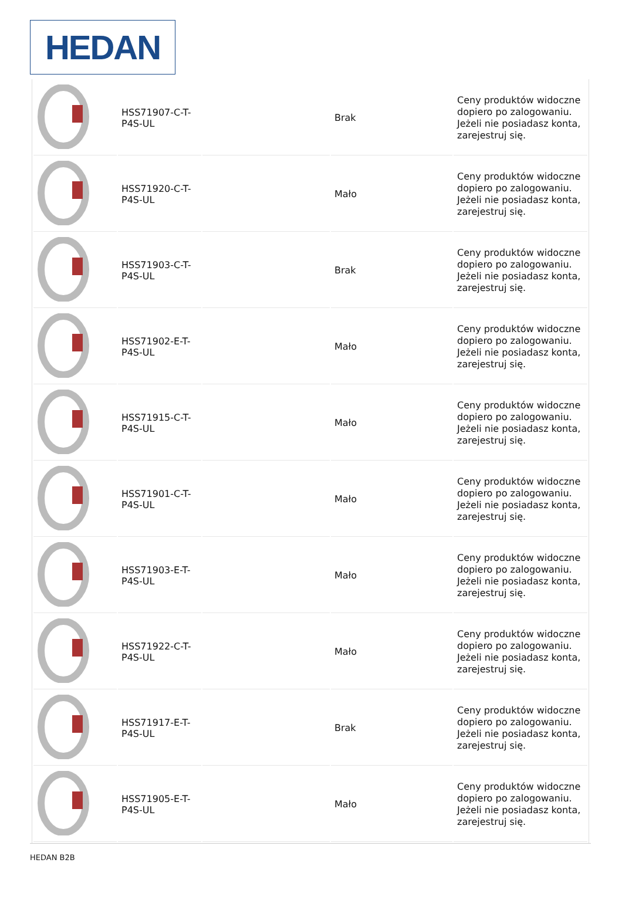HEDAN
| | HSS71907-C-T-P4S-UL | | Brak | Ceny produktów widoczne dopiero po zalogowaniu. Jeżeli nie posiadasz konta, zarejestruj się. |
| | HSS71920-C-T-P4S-UL | | Mało | Ceny produktów widoczne dopiero po zalogowaniu. Jeżeli nie posiadasz konta, zarejestruj się. |
| | HSS71903-C-T-P4S-UL | | Brak | Ceny produktów widoczne dopiero po zalogowaniu. Jeżeli nie posiadasz konta, zarejestruj się. |
| | HSS71902-E-T-P4S-UL | | Mało | Ceny produktów widoczne dopiero po zalogowaniu. Jeżeli nie posiadasz konta, zarejestruj się. |
| | HSS71915-C-T-P4S-UL | | Mało | Ceny produktów widoczne dopiero po zalogowaniu. Jeżeli nie posiadasz konta, zarejestruj się. |
| | HSS71901-C-T-P4S-UL | | Mało | Ceny produktów widoczne dopiero po zalogowaniu. Jeżeli nie posiadasz konta, zarejestruj się. |
| | HSS71903-E-T-P4S-UL | | Mało | Ceny produktów widoczne dopiero po zalogowaniu. Jeżeli nie posiadasz konta, zarejestruj się. |
| | HSS71922-C-T-P4S-UL | | Mało | Ceny produktów widoczne dopiero po zalogowaniu. Jeżeli nie posiadasz konta, zarejestruj się. |
| | HSS71917-E-T-P4S-UL | | Brak | Ceny produktów widoczne dopiero po zalogowaniu. Jeżeli nie posiadasz konta, zarejestruj się. |
| | HSS71905-E-T-P4S-UL | | Mało | Ceny produktów widoczne dopiero po zalogowaniu. Jeżeli nie posiadasz konta, zarejestruj się. |
HEDAN B2B